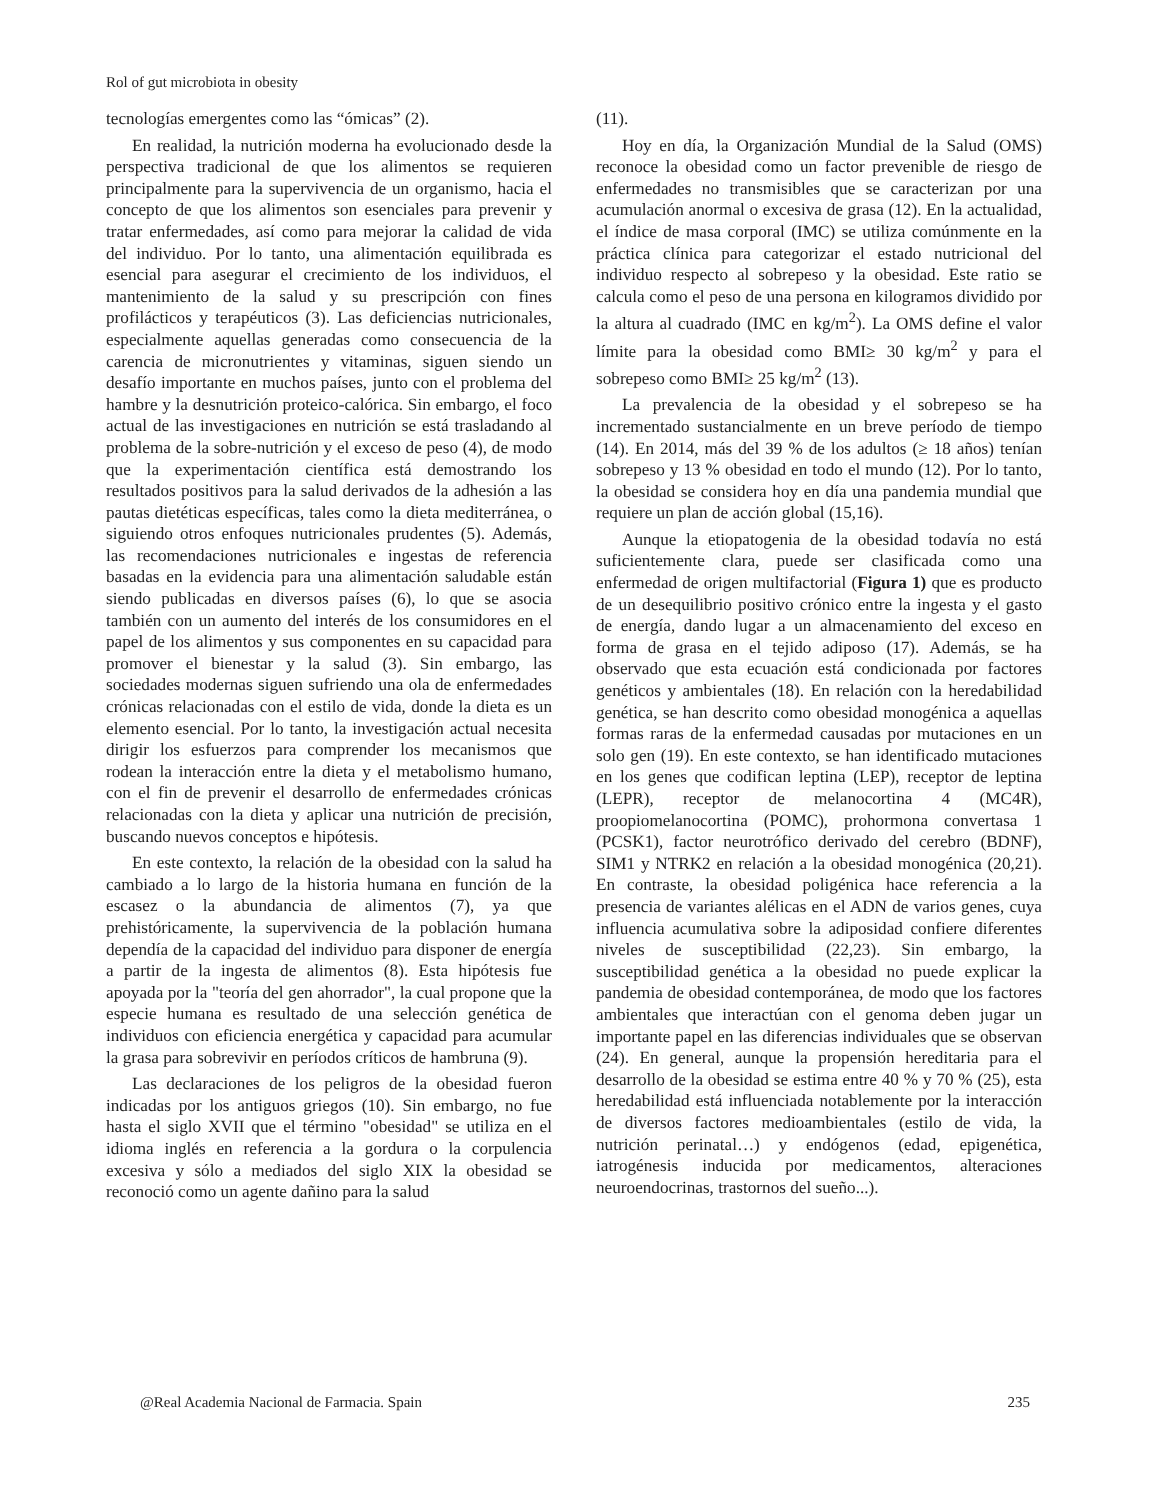Rol of gut microbiota in obesity
tecnologías emergentes como las “ómicas” (2).
En realidad, la nutrición moderna ha evolucionado desde la perspectiva tradicional de que los alimentos se requieren principalmente para la supervivencia de un organismo, hacia el concepto de que los alimentos son esenciales para prevenir y tratar enfermedades, así como para mejorar la calidad de vida del individuo. Por lo tanto, una alimentación equilibrada es esencial para asegurar el crecimiento de los individuos, el mantenimiento de la salud y su prescripción con fines profilácticos y terapéuticos (3). Las deficiencias nutricionales, especialmente aquellas generadas como consecuencia de la carencia de micronutrientes y vitaminas, siguen siendo un desafío importante en muchos países, junto con el problema del hambre y la desnutrición proteico-calórica. Sin embargo, el foco actual de las investigaciones en nutrición se está trasladando al problema de la sobre-nutrición y el exceso de peso (4), de modo que la experimentación científica está demostrando los resultados positivos para la salud derivados de la adhesión a las pautas dietéticas específicas, tales como la dieta mediterránea, o siguiendo otros enfoques nutricionales prudentes (5). Además, las recomendaciones nutricionales e ingestas de referencia basadas en la evidencia para una alimentación saludable están siendo publicadas en diversos países (6), lo que se asocia también con un aumento del interés de los consumidores en el papel de los alimentos y sus componentes en su capacidad para promover el bienestar y la salud (3). Sin embargo, las sociedades modernas siguen sufriendo una ola de enfermedades crónicas relacionadas con el estilo de vida, donde la dieta es un elemento esencial. Por lo tanto, la investigación actual necesita dirigir los esfuerzos para comprender los mecanismos que rodean la interacción entre la dieta y el metabolismo humano, con el fin de prevenir el desarrollo de enfermedades crónicas relacionadas con la dieta y aplicar una nutrición de precisión, buscando nuevos conceptos e hipótesis.
En este contexto, la relación de la obesidad con la salud ha cambiado a lo largo de la historia humana en función de la escasez o la abundancia de alimentos (7), ya que prehistóricamente, la supervivencia de la población humana dependía de la capacidad del individuo para disponer de energía a partir de la ingesta de alimentos (8). Esta hipótesis fue apoyada por la "teoría del gen ahorrador", la cual propone que la especie humana es resultado de una selección genética de individuos con eficiencia energética y capacidad para acumular la grasa para sobrevivir en períodos críticos de hambruna (9).
Las declaraciones de los peligros de la obesidad fueron indicadas por los antiguos griegos (10). Sin embargo, no fue hasta el siglo XVII que el término "obesidad" se utiliza en el idioma inglés en referencia a la gordura o la corpulencia excesiva y sólo a mediados del siglo XIX la obesidad se reconoció como un agente dañino para la salud
(11).
Hoy en día, la Organización Mundial de la Salud (OMS) reconoce la obesidad como un factor prevenible de riesgo de enfermedades no transmisibles que se caracterizan por una acumulación anormal o excesiva de grasa (12). En la actualidad, el índice de masa corporal (IMC) se utiliza comúnmente en la práctica clínica para categorizar el estado nutricional del individuo respecto al sobrepeso y la obesidad. Este ratio se calcula como el peso de una persona en kilogramos dividido por la altura al cuadrado (IMC en kg/m<sup>2</sup>). La OMS define el valor límite para la obesidad como BMI≥ 30 kg/m<sup>2</sup> y para el sobrepeso como BMI≥ 25 kg/m<sup>2</sup> (13).
La prevalencia de la obesidad y el sobrepeso se ha incrementado sustancialmente en un breve período de tiempo (14). En 2014, más del 39 % de los adultos (≥ 18 años) tenían sobrepeso y 13 % obesidad en todo el mundo (12). Por lo tanto, la obesidad se considera hoy en día una pandemia mundial que requiere un plan de acción global (15,16).
Aunque la etiopatogenia de la obesidad todavía no está suficientemente clara, puede ser clasificada como una enfermedad de origen multifactorial (Figura 1) que es producto de un desequilibrio positivo crónico entre la ingesta y el gasto de energía, dando lugar a un almacenamiento del exceso en forma de grasa en el tejido adiposo (17). Además, se ha observado que esta ecuación está condicionada por factores genéticos y ambientales (18). En relación con la heredabilidad genética, se han descrito como obesidad monogénica a aquellas formas raras de la enfermedad causadas por mutaciones en un solo gen (19). En este contexto, se han identificado mutaciones en los genes que codifican leptina (LEP), receptor de leptina (LEPR), receptor de melanocortina 4 (MC4R), proopiomelanocortina (POMC), prohormona convertasa 1 (PCSK1), factor neurotrófico derivado del cerebro (BDNF), SIM1 y NTRK2 en relación a la obesidad monogénica (20,21). En contraste, la obesidad poligénica hace referencia a la presencia de variantes alélicas en el ADN de varios genes, cuya influencia acumulativa sobre la adiposidad confiere diferentes niveles de susceptibilidad (22,23). Sin embargo, la susceptibilidad genética a la obesidad no puede explicar la pandemia de obesidad contemporánea, de modo que los factores ambientales que interactúan con el genoma deben jugar un importante papel en las diferencias individuales que se observan (24). En general, aunque la propensión hereditaria para el desarrollo de la obesidad se estima entre 40 % y 70 % (25), esta heredabilidad está influenciada notablemente por la interacción de diversos factores medioambientales (estilo de vida, la nutrición perinatal…) y endógenos (edad, epigenética, iatrogénesis inducida por medicamentos, alteraciones neuroendocrinas, trastornos del sueño...).
@Real Academia Nacional de Farmacia. Spain 235